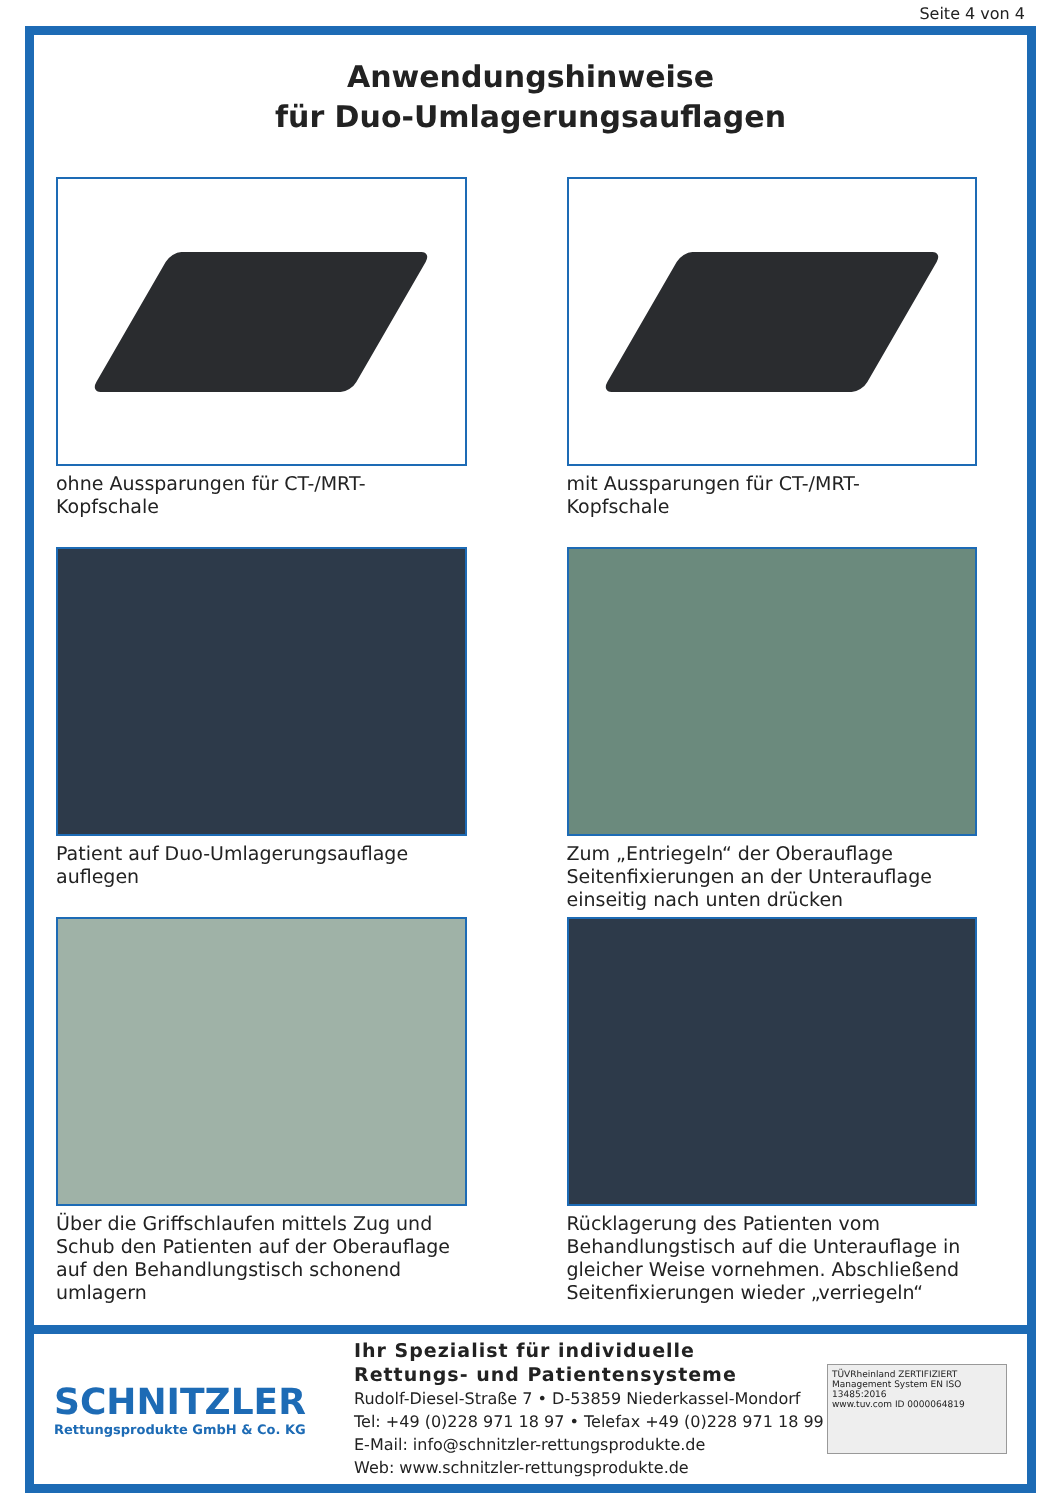Seite 4 von 4
Anwendungshinweise
für Duo-Umlagerungsauflagen
ohne Aussparungen für CT-/MRT-
Kopfschale
mit Aussparungen für CT-/MRT-
Kopfschale
Patient auf Duo-Umlagerungsauflage auflegen
Zum „Entriegeln“ der Oberauflage Seitenfixierungen an der Unterauflage einseitig nach unten drücken
Über die Griffschlaufen mittels Zug und Schub den Patienten auf der Oberauflage auf den Behandlungstisch schonend umlagern
Rücklagerung des Patienten vom Behandlungstisch auf die Unterauflage in gleicher Weise vornehmen. Abschließend Seitenfixierungen wieder „verriegeln“
SCHNITZLER
Rettungsprodukte GmbH & Co. KG
Ihr Spezialist für individuelle
Rettungs- und Patientensysteme
Rudolf-Diesel-Straße 7 • D-53859 Niederkassel-Mondorf
Tel: +49 (0)228 971 18 97 • Telefax +49 (0)228 971 18 99
E-Mail: info@schnitzler-rettungsprodukte.de
Web: www.schnitzler-rettungsprodukte.de
TÜVRheinland ZERTIFIZIERT
Management System EN ISO 13485:2016
www.tuv.com ID 0000064819